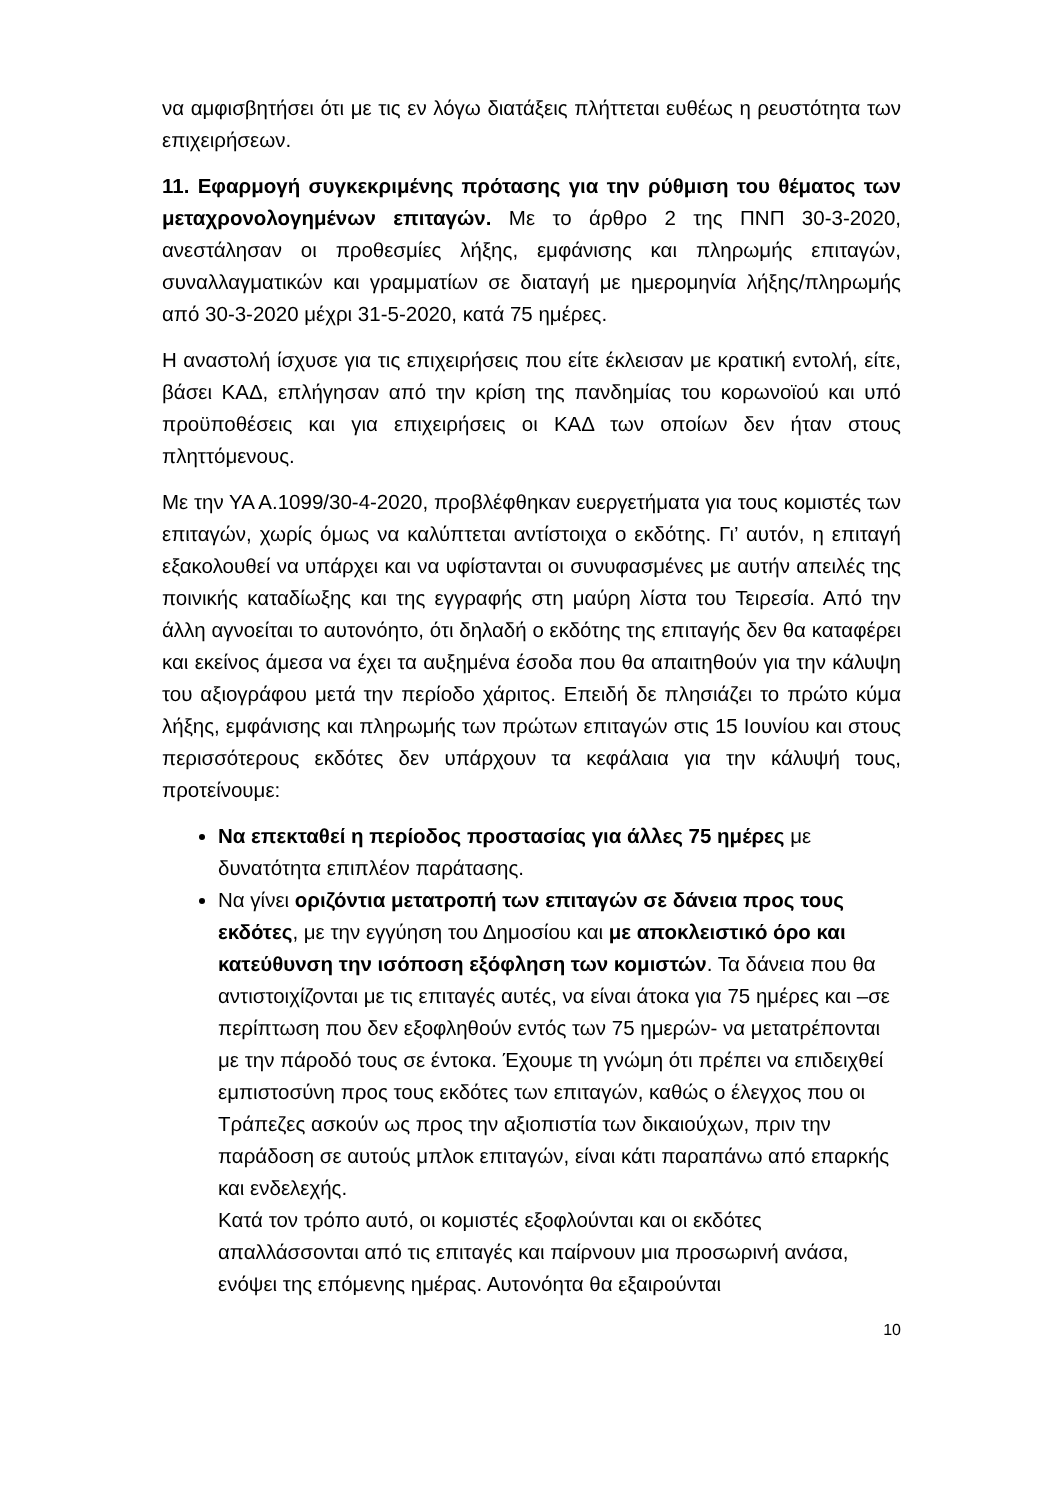να αμφισβητήσει ότι με τις εν λόγω διατάξεις πλήττεται ευθέως η ρευστότητα των επιχειρήσεων.
11. Εφαρμογή συγκεκριμένης πρότασης για την ρύθμιση του θέματος των μεταχρονολογημένων επιταγών. Με το άρθρο 2 της ΠΝΠ 30-3-2020, ανεστάλησαν οι προθεσμίες λήξης, εμφάνισης και πληρωμής επιταγών, συναλλαγματικών και γραμματίων σε διαταγή με ημερομηνία λήξης/πληρωμής από 30-3-2020 μέχρι 31-5-2020, κατά 75 ημέρες.
Η αναστολή ίσχυσε για τις επιχειρήσεις που είτε έκλεισαν με κρατική εντολή, είτε, βάσει ΚΑΔ, επλήγησαν από την κρίση της πανδημίας του κορωνοϊού και υπό προϋποθέσεις και για επιχειρήσεις οι ΚΑΔ των οποίων δεν ήταν στους πληττόμενους.
Με την ΥΑ Α.1099/30-4-2020, προβλέφθηκαν ευεργετήματα για τους κομιστές των επιταγών, χωρίς όμως να καλύπτεται αντίστοιχα ο εκδότης. Γι’ αυτόν, η επιταγή εξακολουθεί να υπάρχει και να υφίστανται οι συνυφασμένες με αυτήν απειλές της ποινικής καταδίωξης και της εγγραφής στη μαύρη λίστα του Τειρεσία. Από την άλλη αγνοείται το αυτονόητο, ότι δηλαδή ο εκδότης της επιταγής δεν θα καταφέρει και εκείνος άμεσα να έχει τα αυξημένα έσοδα που θα απαιτηθούν για την κάλυψη του αξιογράφου μετά την περίοδο χάριτος. Επειδή δε πλησιάζει το πρώτο κύμα λήξης, εμφάνισης και πληρωμής των πρώτων επιταγών στις 15 Ιουνίου και στους περισσότερους εκδότες δεν υπάρχουν τα κεφάλαια για την κάλυψή τους, προτείνουμε:
Να επεκταθεί η περίοδος προστασίας για άλλες 75 ημέρες με δυνατότητα επιπλέον παράτασης.
Να γίνει οριζόντια μετατροπή των επιταγών σε δάνεια προς τους εκδότες, με την εγγύηση του Δημοσίου και με αποκλειστικό όρο και κατεύθυνση την ισόποση εξόφληση των κομιστών. Τα δάνεια που θα αντιστοιχίζονται με τις επιταγές αυτές, να είναι άτοκα για 75 ημέρες και –σε περίπτωση που δεν εξοφληθούν εντός των 75 ημερών- να μετατρέπονται με την πάροδό τους σε έντοκα. Έχουμε τη γνώμη ότι πρέπει να επιδειχθεί εμπιστοσύνη προς τους εκδότες των επιταγών, καθώς ο έλεγχος που οι Τράπεζες ασκούν ως προς την αξιοπιστία των δικαιούχων, πριν την παράδοση σε αυτούς μπλοκ επιταγών, είναι κάτι παραπάνω από επαρκής και ενδελεχής.
Κατά τον τρόπο αυτό, οι κομιστές εξοφλούνται και οι εκδότες απαλλάσσονται από τις επιταγές και παίρνουν μια προσωρινή ανάσα, ενόψει της επόμενης ημέρας. Αυτονόητα θα εξαιρούνται
10